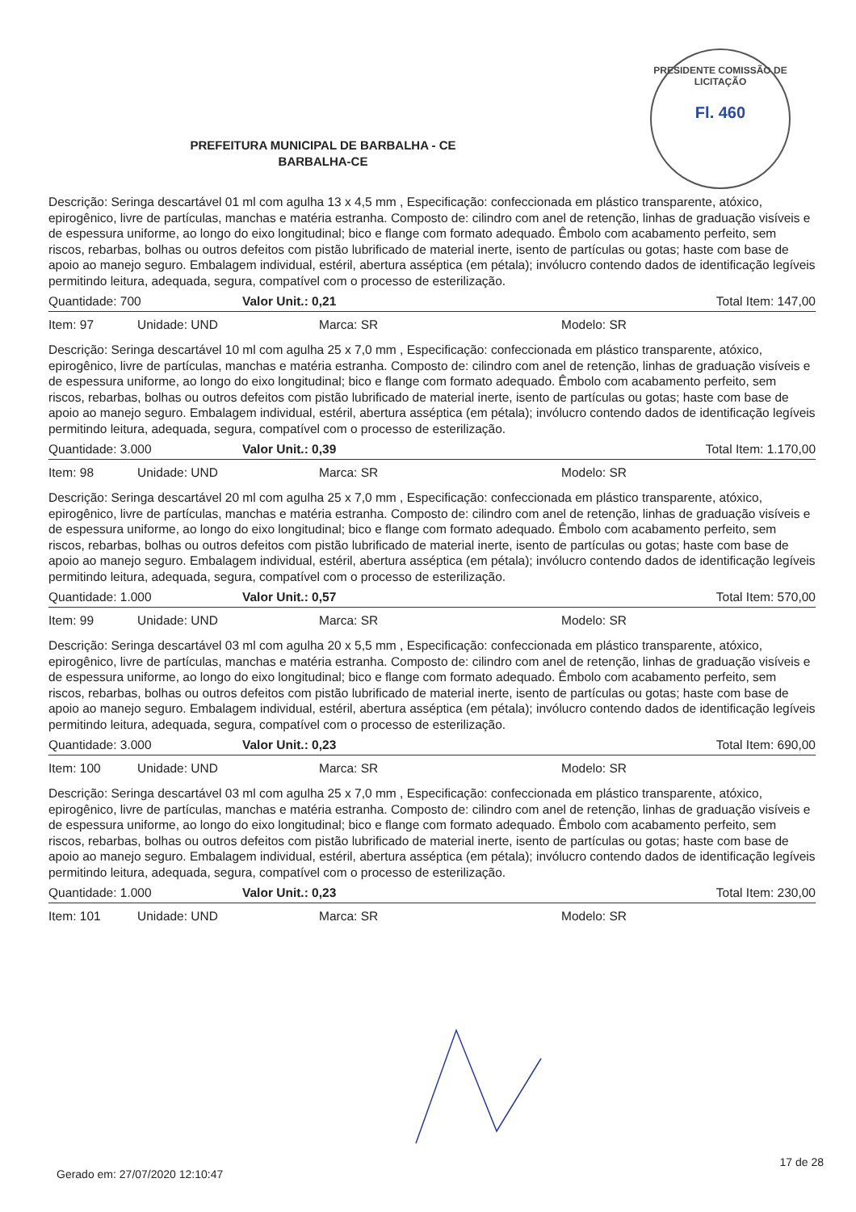PRESIDENTE COMISSÃO DE LICITAÇÃO
Fl. 460
PREFEITURA MUNICIPAL DE BARBALHA - CE
BARBALHA-CE
Descrição: Seringa descartável 01 ml com agulha 13 x 4,5 mm , Especificação: confeccionada em plástico transparente, atóxico, epirogênico, livre de partículas, manchas e matéria estranha. Composto de: cilindro com anel de retenção, linhas de graduação visíveis e de espessura uniforme, ao longo do eixo longitudinal; bico e flange com formato adequado. Êmbolo com acabamento perfeito, sem riscos, rebarbas, bolhas ou outros defeitos com pistão lubrificado de material inerte, isento de partículas ou gotas; haste com base de apoio ao manejo seguro. Embalagem individual, estéril, abertura asséptica (em pétala); invólucro contendo dados de identificação legíveis permitindo leitura, adequada, segura, compatível com o processo de esterilização.
Quantidade: 700 Valor Unit.: 0,21 Total Item: 147,00
Item: 97 Unidade: UND Marca: SR Modelo: SR
Descrição: Seringa descartável 10 ml com agulha 25 x 7,0 mm , Especificação: confeccionada em plástico transparente, atóxico, epirogênico, livre de partículas, manchas e matéria estranha. Composto de: cilindro com anel de retenção, linhas de graduação visíveis e de espessura uniforme, ao longo do eixo longitudinal; bico e flange com formato adequado. Êmbolo com acabamento perfeito, sem riscos, rebarbas, bolhas ou outros defeitos com pistão lubrificado de material inerte, isento de partículas ou gotas; haste com base de apoio ao manejo seguro. Embalagem individual, estéril, abertura asséptica (em pétala); invólucro contendo dados de identificação legíveis permitindo leitura, adequada, segura, compatível com o processo de esterilização.
Quantidade: 3.000 Valor Unit.: 0,39 Total Item: 1.170,00
Item: 98 Unidade: UND Marca: SR Modelo: SR
Descrição: Seringa descartável 20 ml com agulha 25 x 7,0 mm , Especificação: confeccionada em plástico transparente, atóxico, epirogênico, livre de partículas, manchas e matéria estranha. Composto de: cilindro com anel de retenção, linhas de graduação visíveis e de espessura uniforme, ao longo do eixo longitudinal; bico e flange com formato adequado. Êmbolo com acabamento perfeito, sem riscos, rebarbas, bolhas ou outros defeitos com pistão lubrificado de material inerte, isento de partículas ou gotas; haste com base de apoio ao manejo seguro. Embalagem individual, estéril, abertura asséptica (em pétala); invólucro contendo dados de identificação legíveis permitindo leitura, adequada, segura, compatível com o processo de esterilização.
Quantidade: 1.000 Valor Unit.: 0,57 Total Item: 570,00
Item: 99 Unidade: UND Marca: SR Modelo: SR
Descrição: Seringa descartável 03 ml com agulha 20 x 5,5 mm , Especificação: confeccionada em plástico transparente, atóxico, epirogênico, livre de partículas, manchas e matéria estranha. Composto de: cilindro com anel de retenção, linhas de graduação visíveis e de espessura uniforme, ao longo do eixo longitudinal; bico e flange com formato adequado. Êmbolo com acabamento perfeito, sem riscos, rebarbas, bolhas ou outros defeitos com pistão lubrificado de material inerte, isento de partículas ou gotas; haste com base de apoio ao manejo seguro. Embalagem individual, estéril, abertura asséptica (em pétala); invólucro contendo dados de identificação legíveis permitindo leitura, adequada, segura, compatível com o processo de esterilização.
Quantidade: 3.000 Valor Unit.: 0,23 Total Item: 690,00
Item: 100 Unidade: UND Marca: SR Modelo: SR
Descrição: Seringa descartável 03 ml com agulha 25 x 7,0 mm , Especificação: confeccionada em plástico transparente, atóxico, epirogênico, livre de partículas, manchas e matéria estranha. Composto de: cilindro com anel de retenção, linhas de graduação visíveis e de espessura uniforme, ao longo do eixo longitudinal; bico e flange com formato adequado. Êmbolo com acabamento perfeito, sem riscos, rebarbas, bolhas ou outros defeitos com pistão lubrificado de material inerte, isento de partículas ou gotas; haste com base de apoio ao manejo seguro. Embalagem individual, estéril, abertura asséptica (em pétala); invólucro contendo dados de identificação legíveis permitindo leitura, adequada, segura, compatível com o processo de esterilização.
Quantidade: 1.000 Valor Unit.: 0,23 Total Item: 230,00
Item: 101 Unidade: UND Marca: SR Modelo: SR
17 de 28
Gerado em: 27/07/2020 12:10:47